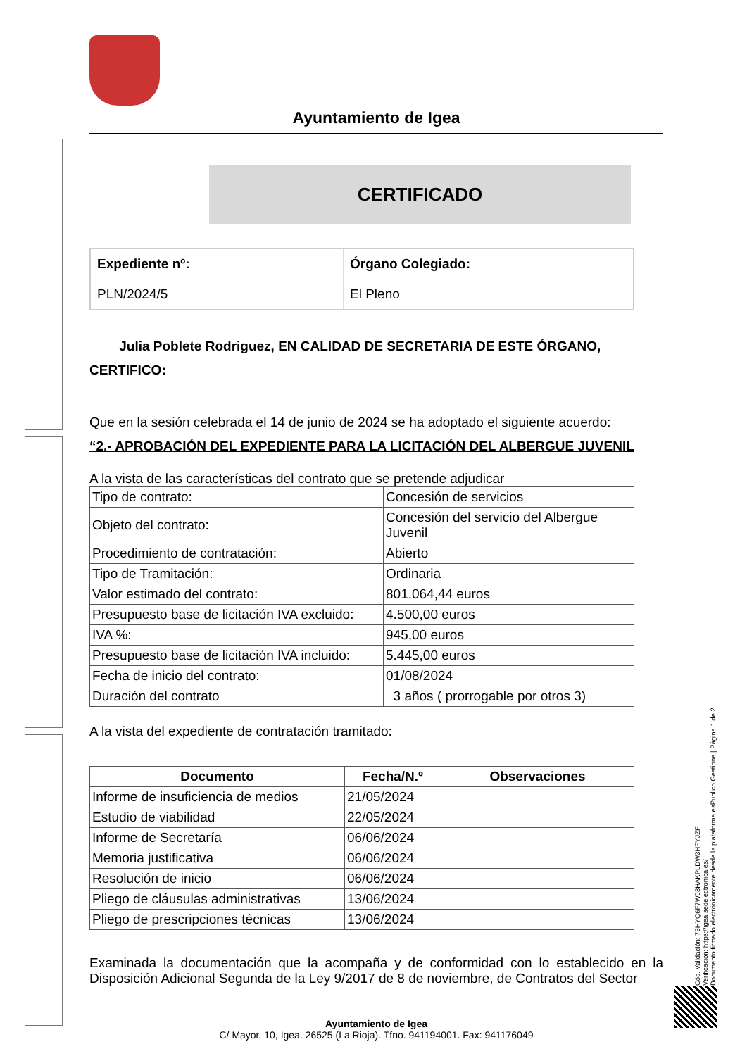Ayuntamiento de Igea
CERTIFICADO
| Expediente nº: | Órgano Colegiado: |
| PLN/2024/5 | El Pleno |
Julia Poblete Rodriguez, EN CALIDAD DE SECRETARIA DE ESTE ÓRGANO,
CERTIFICO:
Que en la sesión celebrada el 14 de junio de 2024 se ha adoptado el siguiente acuerdo:
“2.- APROBACIÓN DEL EXPEDIENTE PARA LA LICITACIÓN DEL ALBERGUE JUVENIL
A la vista de las características del contrato que se pretende adjudicar
| Tipo de contrato: | Concesión de servicios |
| Objeto del contrato: | Concesión del servicio del Albergue Juvenil |
| Procedimiento de contratación: | Abierto |
| Tipo de Tramitación: | Ordinaria |
| Valor estimado del contrato: | 801.064,44 euros |
| Presupuesto base de licitación IVA excluido: | 4.500,00 euros |
| IVA %: | 945,00 euros |
| Presupuesto base de licitación IVA incluido: | 5.445,00 euros |
| Fecha de inicio del contrato: | 01/08/2024 |
| Duración del contrato | 3 años ( prorrogable por otros 3) |
A la vista del expediente de contratación tramitado:
| Documento | Fecha/N.º | Observaciones |
| --- | --- | --- |
| Informe de insuficiencia de medios | 21/05/2024 | |
| Estudio de viabilidad | 22/05/2024 | |
| Informe de Secretaría | 06/06/2024 | |
| Memoria justificativa | 06/06/2024 | |
| Resolución de inicio | 06/06/2024 | |
| Pliego de cláusulas administrativas | 13/06/2024 | |
| Pliego de prescripciones técnicas | 13/06/2024 | |
Examinada la documentación que la acompaña y de conformidad con lo establecido en la Disposición Adicional Segunda de la Ley 9/2017 de 8 de noviembre, de Contratos del Sector
Ayuntamiento de Igea
C/ Mayor, 10, Igea. 26525 (La Rioja). Tfno. 941194001. Fax: 941176049
Cód. Validación: 73HYQ6F7W93HAKPLDW3HFYJZF
Verificación: https://igea.sedelectronica.es/
Documento firmado electrónicamente desde la plataforma esPublico Gestiona | Página 1 de 2